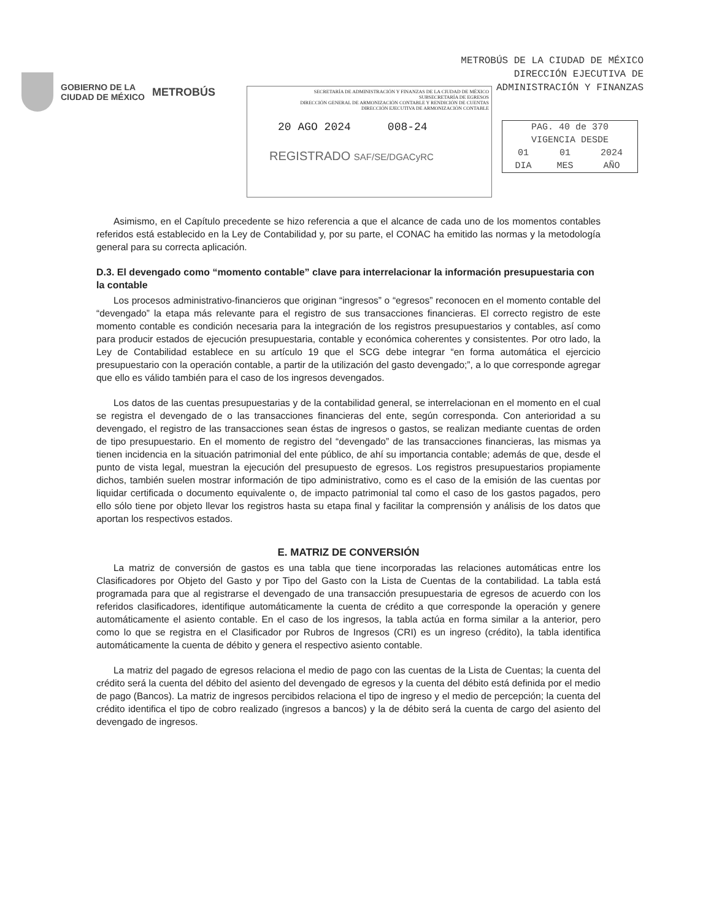METROBÚS DE LA CIUDAD DE MÉXICO
DIRECCIÓN EJECUTIVA DE
ADMINISTRACIÓN Y FINANZAS
GOBIERNO DE LA
CIUDAD DE MÉXICO
METROBÚS
SECRETARÍA DE ADMINISTRACIÓN Y FINANZAS DE LA CIUDAD DE MÉXICO
SUBSECRETARÍA DE EGRESOS
DIRECCIÓN GENERAL DE ARMONIZACIÓN CONTABLE Y RENDICIÓN DE CUENTAS
DIRECCIÓN EJECUTIVA DE ARMONIZACIÓN CONTABLE
20 AGO 2024 008-24
REGISTRADO SAF/SE/DGACyRC
| PAG. 40 de 370 | | |
| VIGENCIA DESDE | | |
| 01 | 01 | 2024 |
| DIA | MES | AÑO |
Asimismo, en el Capítulo precedente se hizo referencia a que el alcance de cada uno de los momentos contables referidos está establecido en la Ley de Contabilidad y, por su parte, el CONAC ha emitido las normas y la metodología general para su correcta aplicación.
D.3. El devengado como “momento contable” clave para interrelacionar la información presupuestaria con la contable
Los procesos administrativo-financieros que originan “ingresos” o “egresos” reconocen en el momento contable del “devengado” la etapa más relevante para el registro de sus transacciones financieras. El correcto registro de este momento contable es condición necesaria para la integración de los registros presupuestarios y contables, así como para producir estados de ejecución presupuestaria, contable y económica coherentes y consistentes. Por otro lado, la Ley de Contabilidad establece en su artículo 19 que el SCG debe integrar “en forma automática el ejercicio presupuestario con la operación contable, a partir de la utilización del gasto devengado;”, a lo que corresponde agregar que ello es válido también para el caso de los ingresos devengados.
Los datos de las cuentas presupuestarias y de la contabilidad general, se interrelacionan en el momento en el cual se registra el devengado de o las transacciones financieras del ente, según corresponda. Con anterioridad a su devengado, el registro de las transacciones sean éstas de ingresos o gastos, se realizan mediante cuentas de orden de tipo presupuestario. En el momento de registro del “devengado” de las transacciones financieras, las mismas ya tienen incidencia en la situación patrimonial del ente público, de ahí su importancia contable; además de que, desde el punto de vista legal, muestran la ejecución del presupuesto de egresos. Los registros presupuestarios propiamente dichos, también suelen mostrar información de tipo administrativo, como es el caso de la emisión de las cuentas por liquidar certificada o documento equivalente o, de impacto patrimonial tal como el caso de los gastos pagados, pero ello sólo tiene por objeto llevar los registros hasta su etapa final y facilitar la comprensión y análisis de los datos que aportan los respectivos estados.
E. MATRIZ DE CONVERSIÓN
La matriz de conversión de gastos es una tabla que tiene incorporadas las relaciones automáticas entre los Clasificadores por Objeto del Gasto y por Tipo del Gasto con la Lista de Cuentas de la contabilidad. La tabla está programada para que al registrarse el devengado de una transacción presupuestaria de egresos de acuerdo con los referidos clasificadores, identifique automáticamente la cuenta de crédito a que corresponde la operación y genere automáticamente el asiento contable. En el caso de los ingresos, la tabla actúa en forma similar a la anterior, pero como lo que se registra en el Clasificador por Rubros de Ingresos (CRI) es un ingreso (crédito), la tabla identifica automáticamente la cuenta de débito y genera el respectivo asiento contable.
La matriz del pagado de egresos relaciona el medio de pago con las cuentas de la Lista de Cuentas; la cuenta del crédito será la cuenta del débito del asiento del devengado de egresos y la cuenta del débito está definida por el medio de pago (Bancos). La matriz de ingresos percibidos relaciona el tipo de ingreso y el medio de percepción; la cuenta del crédito identifica el tipo de cobro realizado (ingresos a bancos) y la de débito será la cuenta de cargo del asiento del devengado de ingresos.